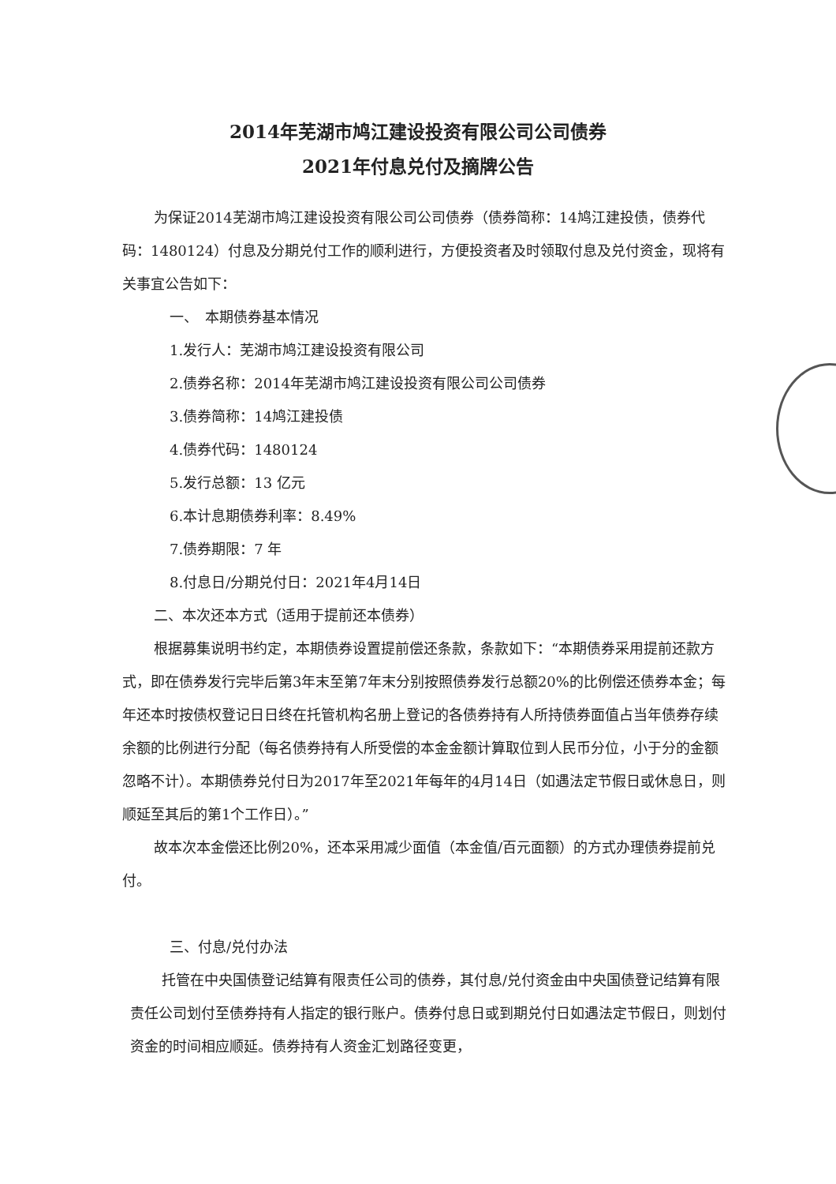2014年芜湖市鸠江建设投资有限公司公司债券
2021年付息兑付及摘牌公告
为保证2014芜湖市鸠江建设投资有限公司公司债券（债券简称：14鸠江建投债，债券代码：1480124）付息及分期兑付工作的顺利进行，方便投资者及时领取付息及兑付资金，现将有关事宜公告如下：
一、　本期债券基本情况
1.发行人：芜湖市鸠江建设投资有限公司
2.债券名称：2014年芜湖市鸠江建设投资有限公司公司债券
3.债券简称：14鸠江建投债
4.债券代码：1480124
5.发行总额：13 亿元
6.本计息期债券利率：8.49%
7.债券期限：7 年
8.付息日/分期兑付日：2021年4月14日
二、本次还本方式（适用于提前还本债券）
根据募集说明书约定，本期债券设置提前偿还条款，条款如下：“本期债券采用提前还款方式，即在债券发行完毕后第3年末至第7年末分别按照债券发行总额20%的比例偿还债券本金；每年还本时按债权登记日日终在托管机构名册上登记的各债券持有人所持债券面值占当年债券存续余额的比例进行分配（每名债券持有人所受偿的本金金额计算取位到人民币分位，小于分的金额忽略不计）。本期债券兑付日为2017年至2021年每年的4月14日（如遇法定节假日或休息日，则顺延至其后的第1个工作日）。”
故本次本金偿还比例20%，还本采用减少面值（本金值/百元面额）的方式办理债券提前兑付。
三、付息/兑付办法
托管在中央国债登记结算有限责任公司的债券，其付息/兑付资金由中央国债登记结算有限责任公司划付至债券持有人指定的银行账户。债券付息日或到期兑付日如遇法定节假日，则划付资金的时间相应顺延。债券持有人资金汇划路径变更，